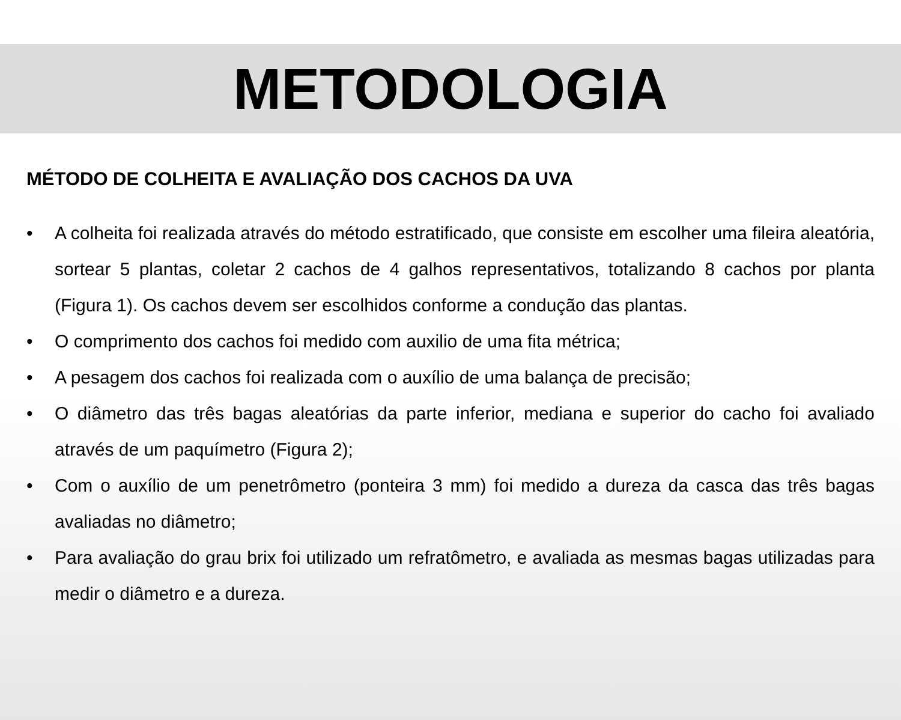METODOLOGIA
MÉTODO DE COLHEITA E AVALIAÇÃO DOS CACHOS DA UVA
• A colheita foi realizada através do método estratificado, que consiste em escolher uma fileira aleatória, sortear 5 plantas, coletar 2 cachos de 4 galhos representativos, totalizando 8 cachos por planta (Figura 1). Os cachos devem ser escolhidos conforme a condução das plantas.
• O comprimento dos cachos foi medido com auxilio de uma fita métrica;
• A pesagem dos cachos foi realizada com o auxílio de uma balança de precisão;
• O diâmetro das três bagas aleatórias da parte inferior, mediana e superior do cacho foi avaliado através de um paquímetro (Figura 2);
• Com o auxílio de um penetrômetro (ponteira 3 mm) foi medido a dureza da casca das três bagas avaliadas no diâmetro;
• Para avaliação do grau brix foi utilizado um refratômetro, e avaliada as mesmas bagas utilizadas para medir o diâmetro e a dureza.